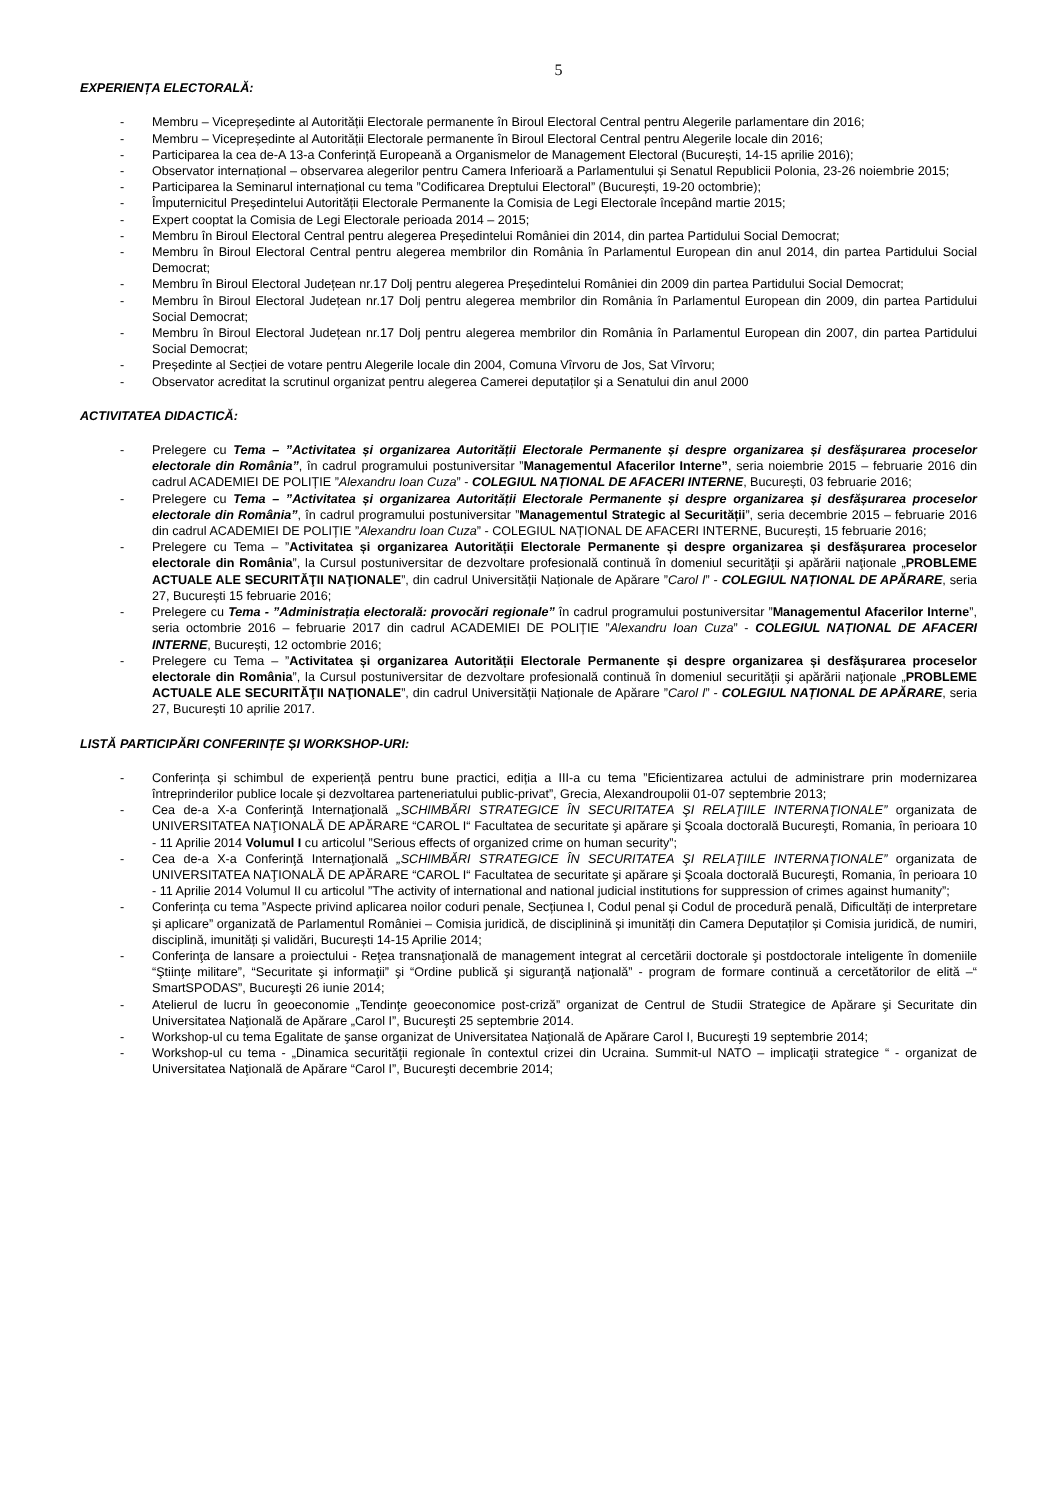5
EXPERIENȚA ELECTORALĂ:
- Membru – Vicepreședinte al Autorității Electorale permanente în Biroul Electoral Central pentru Alegerile parlamentare din 2016;
- Membru – Vicepreședinte al Autorității Electorale permanente în Biroul Electoral Central pentru Alegerile locale din 2016;
- Participarea la cea de-A 13-a Conferință Europeană a Organismelor de Management Electoral (București, 14-15 aprilie 2016);
- Observator internațional – observarea alegerilor pentru Camera Inferioară a Parlamentului și Senatul Republicii Polonia, 23-26 noiembrie 2015;
- Participarea la Seminarul internațional cu tema ”Codificarea Dreptului Electoral” (București, 19-20 octombrie);
- Împuternicitul Președintelui Autorității Electorale Permanente la Comisia de Legi Electorale începând martie 2015;
- Expert cooptat la Comisia de Legi Electorale perioada 2014 – 2015;
- Membru în Biroul Electoral Central pentru alegerea Președintelui României din 2014, din partea Partidului Social Democrat;
- Membru în Biroul Electoral Central pentru alegerea membrilor din România în Parlamentul European din anul 2014, din partea Partidului Social Democrat;
- Membru în Biroul Electoral Județean nr.17 Dolj pentru alegerea Președintelui României din 2009 din partea Partidului Social Democrat;
- Membru în Biroul Electoral Județean nr.17 Dolj pentru alegerea membrilor din România în Parlamentul European din 2009, din partea Partidului Social Democrat;
- Membru în Biroul Electoral Județean nr.17 Dolj pentru alegerea membrilor din România în Parlamentul European din 2007, din partea Partidului Social Democrat;
- Președinte al Secției de votare pentru Alegerile locale din 2004, Comuna Vîrvoru de Jos, Sat Vîrvoru;
- Observator acreditat la scrutinul organizat pentru alegerea Camerei deputaților și a Senatului din anul 2000
ACTIVITATEA DIDACTICĂ:
- Prelegere cu Tema – ”Activitatea și organizarea Autorității Electorale Permanente și despre organizarea și desfășurarea proceselor electorale din România”, în cadrul programului postuniversitar ”Managementul Afacerilor Interne”, seria noiembrie 2015 – februarie 2016 din cadrul ACADEMIEI DE POLIȚIE ”Alexandru Ioan Cuza” - COLEGIUL NAȚIONAL DE AFACERI INTERNE, București, 03 februarie 2016;
- Prelegere cu Tema – ”Activitatea și organizarea Autorității Electorale Permanente și despre organizarea și desfășurarea proceselor electorale din România”, în cadrul programului postuniversitar ”Managementul Strategic al Securității”, seria decembrie 2015 – februarie 2016 din cadrul ACADEMIEI DE POLIȚIE ”Alexandru Ioan Cuza” - COLEGIUL NAȚIONAL DE AFACERI INTERNE, București, 15 februarie 2016;
- Prelegere cu Tema – ”Activitatea și organizarea Autorității Electorale Permanente și despre organizarea și desfășurarea proceselor electorale din România”, la Cursul postuniversitar de dezvoltare profesională continuă în domeniul securităţii şi apărării naţionale „PROBLEME ACTUALE ALE SECURITĂŢII NAŢIONALE”, din cadrul Universității Naționale de Apărare ”Carol I” - COLEGIUL NAȚIONAL DE APĂRARE, seria 27, București 15 februarie 2016;
- Prelegere cu Tema - ”Administrația electorală: provocări regionale” în cadrul programului postuniversitar ”Managementul Afacerilor Interne”, seria octombrie 2016 – februarie 2017 din cadrul ACADEMIEI DE POLIȚIE ”Alexandru Ioan Cuza” - COLEGIUL NAȚIONAL DE AFACERI INTERNE, București, 12 octombrie 2016;
- Prelegere cu Tema – ”Activitatea și organizarea Autorității Electorale Permanente și despre organizarea și desfășurarea proceselor electorale din România”, la Cursul postuniversitar de dezvoltare profesională continuă în domeniul securităţii şi apărării naţionale „PROBLEME ACTUALE ALE SECURITĂŢII NAŢIONALE”, din cadrul Universității Naționale de Apărare ”Carol I” - COLEGIUL NAȚIONAL DE APĂRARE, seria 27, București 10 aprilie 2017.
LISTĂ PARTICIPĂRI CONFERINȚE ȘI WORKSHOP-URI:
- Conferința și schimbul de experiență pentru bune practici, ediția a III-a cu tema ”Eficientizarea actului de administrare prin modernizarea întreprinderilor publice locale și dezvoltarea parteneriatului public-privat”, Grecia, Alexandroupolii 01-07 septembrie 2013;
- Cea de-a X-a Conferinţă Internaţională „SCHIMBĂRI STRATEGICE ÎN SECURITATEA ŞI RELAŢIILE INTERNAŢIONALE” organizata de UNIVERSITATEA NAŢIONALĂ DE APĂRARE “CAROL I“ Facultatea de securitate şi apărare şi Şcoala doctorală Bucureşti, Romania, în perioara 10 - 11 Aprilie 2014 Volumul I cu articolul ”Serious effects of organized crime on human security”;
- Cea de-a X-a Conferinţă Internaţională „SCHIMBĂRI STRATEGICE ÎN SECURITATEA ŞI RELAŢIILE INTERNAŢIONALE” organizata de UNIVERSITATEA NAŢIONALĂ DE APĂRARE “CAROL I“ Facultatea de securitate şi apărare şi Şcoala doctorală Bucureşti, Romania, în perioara 10 - 11 Aprilie 2014 Volumul II cu articolul ”The activity of international and national judicial institutions for suppression of crimes against humanity”;
- Conferința cu tema ”Aspecte privind aplicarea noilor coduri penale, Secțiunea I, Codul penal și Codul de procedură penală, Dificultăți de interpretare și aplicare” organizată de Parlamentul României – Comisia juridică, de disciplinină și imunități din Camera Deputaților și Comisia juridică, de numiri, disciplină, imunități și validări, București 14-15 Aprilie 2014;
- Conferinţa de lansare a proiectului - Reţea transnaţională de management integrat al cercetării doctorale şi postdoctorale inteligente în domeniile “Ştiinţe militare”, “Securitate şi informaţii” şi “Ordine publică şi siguranţă naţională” - program de formare continuă a cercetătorilor de elită –“ SmartSPODAS”, Bucureşti 26 iunie 2014;
- Atelierul de lucru în geoeconomie „Tendinţe geoeconomice post-criză” organizat de Centrul de Studii Strategice de Apărare şi Securitate din Universitatea Naţională de Apărare „Carol I”, Bucureşti 25 septembrie 2014.
- Workshop-ul cu tema Egalitate de şanse organizat de Universitatea Naţională de Apărare Carol I, Bucureşti 19 septembrie 2014;
- Workshop-ul cu tema - „Dinamica securităţii regionale în contextul crizei din Ucraina. Summit-ul NATO – implicaţii strategice “ - organizat de Universitatea Naţională de Apărare “Carol I”, Bucureşti decembrie 2014;